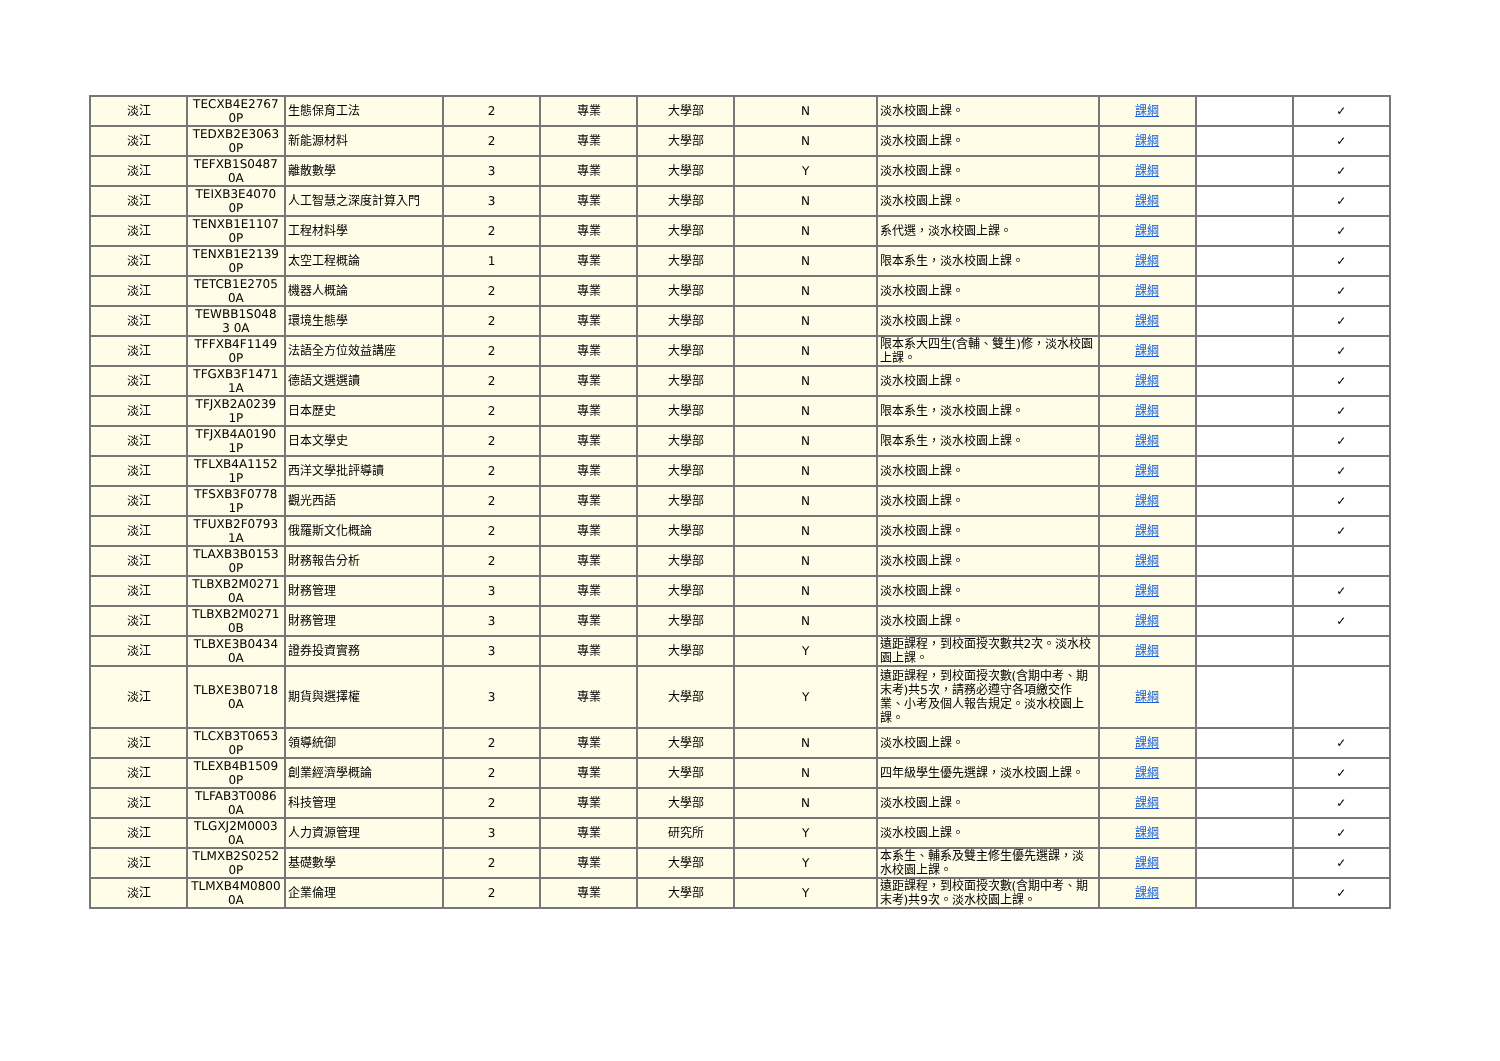| 淡江 | TECXB4E2767 0P | 生態保育工法 | 2 | 專業 | 大學部 | N | 淡水校園上課。 | 課綱 | | ✓ |
| 淡江 | TEDXB2E3063 0P | 新能源材料 | 2 | 專業 | 大學部 | N | 淡水校園上課。 | 課綱 | | ✓ |
| 淡江 | TEFXB1S0487 0A | 離散數學 | 3 | 專業 | 大學部 | Y | 淡水校園上課。 | 課綱 | | ✓ |
| 淡江 | TEIXB3E4070 0P | 人工智慧之深度計算入門 | 3 | 專業 | 大學部 | N | 淡水校園上課。 | 課綱 | | ✓ |
| 淡江 | TENXB1E1107 0P | 工程材料學 | 2 | 專業 | 大學部 | N | 系代選，淡水校園上課。 | 課綱 | | ✓ |
| 淡江 | TENXB1E2139 0P | 太空工程概論 | 1 | 專業 | 大學部 | N | 限本系生，淡水校園上課。 | 課綱 | | ✓ |
| 淡江 | TETCB1E2705 0A | 機器人概論 | 2 | 專業 | 大學部 | N | 淡水校園上課。 | 課綱 | | ✓ |
| 淡江 | TEWBB1S048 3 0A | 環境生態學 | 2 | 專業 | 大學部 | N | 淡水校園上課。 | 課綱 | | ✓ |
| 淡江 | TFFXB4F1149 0P | 法語全方位效益講座 | 2 | 專業 | 大學部 | N | 限本系大四生(含輔、雙生)修，淡水校園上課。 | 課綱 | | ✓ |
| 淡江 | TFGXB3F1471 1A | 德語文選選讀 | 2 | 專業 | 大學部 | N | 淡水校園上課。 | 課綱 | | ✓ |
| 淡江 | TFJXB2A0239 1P | 日本歷史 | 2 | 專業 | 大學部 | N | 限本系生，淡水校園上課。 | 課綱 | | ✓ |
| 淡江 | TFJXB4A0190 1P | 日本文學史 | 2 | 專業 | 大學部 | N | 限本系生，淡水校園上課。 | 課綱 | | ✓ |
| 淡江 | TFLXB4A1152 1P | 西洋文學批評導讀 | 2 | 專業 | 大學部 | N | 淡水校園上課。 | 課綱 | | ✓ |
| 淡江 | TFSXB3F0778 1P | 觀光西語 | 2 | 專業 | 大學部 | N | 淡水校園上課。 | 課綱 | | ✓ |
| 淡江 | TFUXB2F0793 1A | 俄羅斯文化概論 | 2 | 專業 | 大學部 | N | 淡水校園上課。 | 課綱 | | ✓ |
| 淡江 | TLAXB3B0153 0P | 財務報告分析 | 2 | 專業 | 大學部 | N | 淡水校園上課。 | 課綱 | | |
| 淡江 | TLBXB2M0271 0A | 財務管理 | 3 | 專業 | 大學部 | N | 淡水校園上課。 | 課綱 | | ✓ |
| 淡江 | TLBXB2M0271 0B | 財務管理 | 3 | 專業 | 大學部 | N | 淡水校園上課。 | 課綱 | | ✓ |
| 淡江 | TLBXE3B0434 0A | 證券投資實務 | 3 | 專業 | 大學部 | Y | 遠距課程，到校面授次數共2次。淡水校園上課。 | 課綱 | | |
| 淡江 | TLBXE3B0718 0A | 期貨與選擇權 | 3 | 專業 | 大學部 | Y | 遠距課程，到校面授次數(含期中考、期末考)共5次，請務必遵守各項繳交作業、小考及個人報告規定。淡水校園上課。 | 課綱 | | |
| 淡江 | TLCXB3T0653 0P | 領導統御 | 2 | 專業 | 大學部 | N | 淡水校園上課。 | 課綱 | | ✓ |
| 淡江 | TLEXB4B1509 0P | 創業經濟學概論 | 2 | 專業 | 大學部 | N | 四年級學生優先選課，淡水校園上課。 | 課綱 | | ✓ |
| 淡江 | TLFAB3T0086 0A | 科技管理 | 2 | 專業 | 大學部 | N | 淡水校園上課。 | 課綱 | | ✓ |
| 淡江 | TLGXJ2M0003 0A | 人力資源管理 | 3 | 專業 | 研究所 | Y | 淡水校園上課。 | 課綱 | | ✓ |
| 淡江 | TLMXB2S0252 0P | 基礎數學 | 2 | 專業 | 大學部 | Y | 本系生、輔系及雙主修生優先選課，淡水校園上課。 | 課綱 | | ✓ |
| 淡江 | TLMXB4M0800 0A | 企業倫理 | 2 | 專業 | 大學部 | Y | 遠距課程，到校面授次數(含期中考、期末考)共9次。淡水校園上課。 | 課綱 | | ✓ |